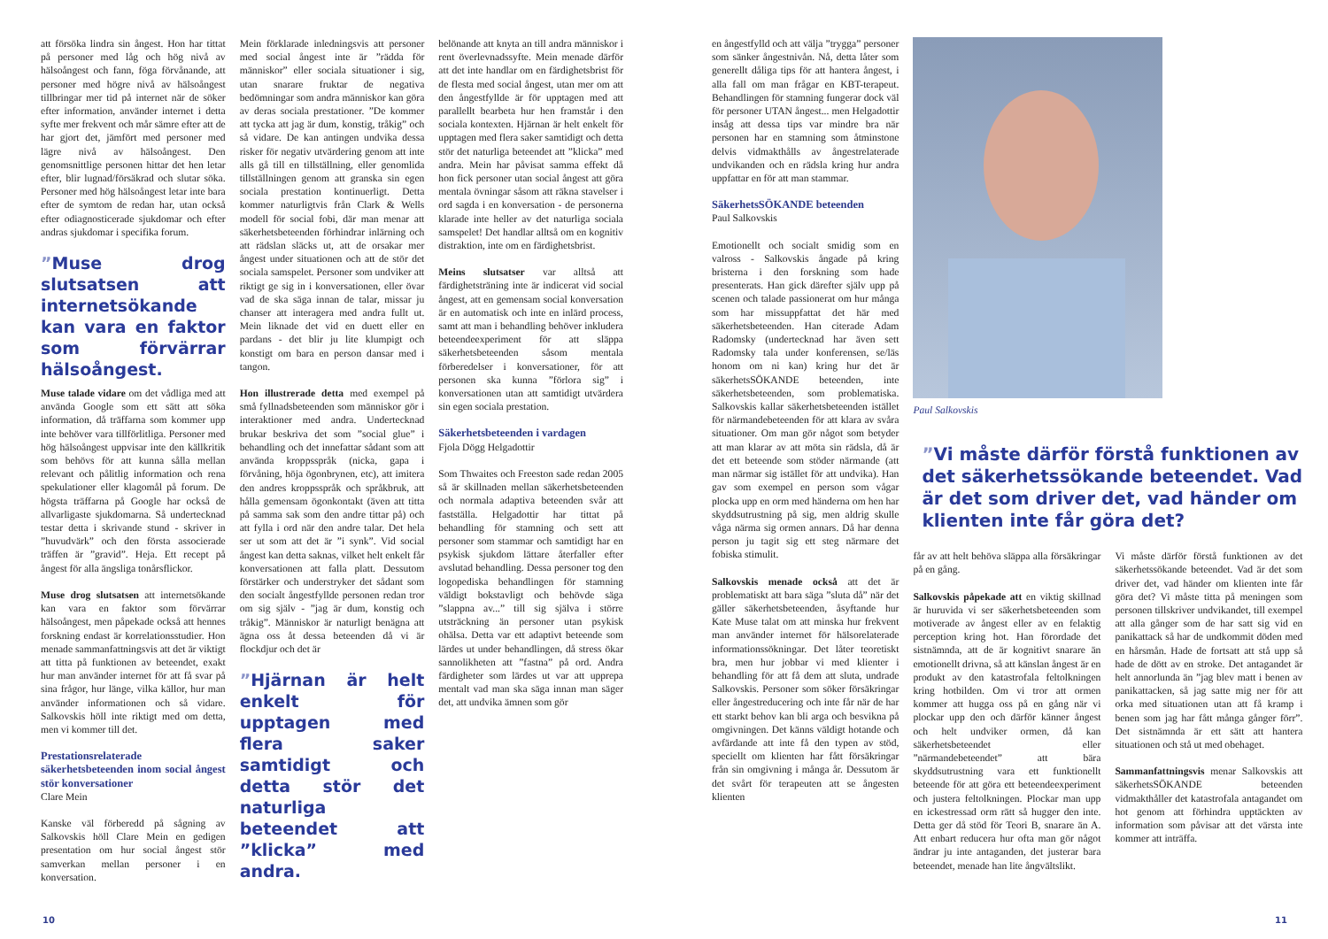att försöka lindra sin ångest. Hon har tittat på personer med låg och hög nivå av hälsoångest och fann, föga förvånande, att personer med högre nivå av hälsoångest tillbringar mer tid på internet när de söker efter information, använder internet i detta syfte mer frekvent och mår sämre efter att de har gjort det, jämfört med personer med lägre nivå av hälsoångest. Den genomsnittlige personen hittar det hen letar efter, blir lugnad/försäkrad och slutar söka. Personer med hög hälsoångest letar inte bara efter de symtom de redan har, utan också efter odiagnosticerade sjukdomar och efter andras sjukdomar i specifika forum.
”Muse drog slutsatsen att internetsökande kan vara en faktor som förvärrar hälsoångest.
Muse talade vidare om det vådliga med att använda Google som ett sätt att söka information, då träffarna som kommer upp inte behöver vara tillförlitliga. Personer med hög hälsoångest uppvisar inte den källkritik som behövs för att kunna sålla mellan relevant och pålitlig information och rena spekulationer eller klagomål på forum. De högsta träffarna på Google har också de allvarligaste sjukdomarna. Så undertecknad testar detta i skrivande stund - skriver in ”huvudvärk” och den första associerade träffen är ”gravid”. Heja. Ett recept på ångest för alla ängsliga tonårsflickor.
Muse drog slutsatsen att internetsökande kan vara en faktor som förvärrar hälsoångest, men påpekade också att hennes forskning endast är korrelationsstudier. Hon menade sammanfattningsvis att det är viktigt att titta på funktionen av beteendet, exakt hur man använder internet för att få svar på sina frågor, hur länge, vilka källor, hur man använder informationen och så vidare. Salkovskis höll inte riktigt med om detta, men vi kommer till det.
Prestationsrelaterade säkerhetsbeteenden inom social ångest stör konversationer
Clare Mein
Kanske väl förberedd på sågning av Salkovskis höll Clare Mein en gedigen presentation om hur social ångest stör samverkan mellan personer i en konversation.
Mein förklarade inledningsvis att personer med social ångest inte är ”rädda för människor” eller sociala situationer i sig, utan snarare fruktar de negativa bedömningar som andra människor kan göra av deras sociala prestationer. ”De kommer att tycka att jag är dum, konstig, tråkig” och så vidare. De kan antingen undvika dessa risker för negativ utvärdering genom att inte alls gå till en tillställning, eller genomlida tillställningen genom att granska sin egen sociala prestation kontinuerligt. Detta kommer naturligtvis från Clark & Wells modell för social fobi, där man menar att säkerhetsbeteenden förhindrar inlärning och att rädslan släcks ut, att de orsakar mer ångest under situationen och att de stör det sociala samspelet. Personer som undviker att riktigt ge sig in i konversationen, eller övar vad de ska säga innan de talar, missar ju chanser att interagera med andra fullt ut. Mein liknade det vid en duett eller en pardans - det blir ju lite klumpigt och konstigt om bara en person dansar med i tangon.
Hon illustrerade detta med exempel på små fyllnadsbeteenden som människor gör i interaktioner med andra. Undertecknad brukar beskriva det som ”social glue” i behandling och det innefattar sådant som att använda kroppsspråk (nicka, gapa i förvåning, höja ögonbrynen, etc), att imitera den andres kroppsspråk och språkbruk, att hålla gemensam ögonkontakt (även att titta på samma sak som den andre tittar på) och att fylla i ord när den andre talar. Det hela ser ut som att det är ”i synk”. Vid social ångest kan detta saknas, vilket helt enkelt får konversationen att falla platt. Dessutom förstärker och understryker det sådant som den socialt ångestfyllde personen redan tror om sig själv - ”jag är dum, konstig och tråkig”. Människor är naturligt benägna att ägna oss åt dessa beteenden då vi är flockdjur och det är
”Hjärnan är helt enkelt för upptagen med flera saker samtidigt och detta stör det naturliga beteendet att ”klicka” med andra.
belönande att knyta an till andra människor i rent överlevnadssyfte. Mein menade därför att det inte handlar om en färdighetsbrist för de flesta med social ångest, utan mer om att den ångestfyllde är för upptagen med att parallellt bearbeta hur hen framstår i den sociala kontexten. Hjärnan är helt enkelt för upptagen med flera saker samtidigt och detta stör det naturliga beteendet att ”klicka” med andra. Mein har påvisat samma effekt då hon fick personer utan social ångest att göra mentala övningar såsom att räkna stavelser i ord sagda i en konversation - de personerna klarade inte heller av det naturliga sociala samspelet! Det handlar alltså om en kognitiv distraktion, inte om en färdighetsbrist.
Meins slutsatser var alltså att färdighetsträning inte är indicerat vid social ångest, att en gemensam social konversation är en automatisk och inte en inlärd process, samt att man i behandling behöver inkludera beteendeexperiment för att släppa säkerhetsbeteenden såsom mentala förberedelser i konversationer, för att personen ska kunna ”förlora sig” i konversationen utan att samtidigt utvärdera sin egen sociala prestation.
Säkerhetsbeteenden i vardagen
Fjola Dögg Helgadottir
Som Thwaites och Freeston sade redan 2005 så är skillnaden mellan säkerhetsbeteenden och normala adaptiva beteenden svår att fastställa. Helgadottir har tittat på behandling för stamning och sett att personer som stammar och samtidigt har en psykisk sjukdom lättare återfaller efter avslutad behandling. Dessa personer tog den logopediska behandlingen för stamning väldigt bokstavligt och behövde säga ”slappna av...” till sig själva i större utsträckning än personer utan psykisk ohälsa. Detta var ett adaptivt beteende som lärdes ut under behandlingen, då stress ökar sannolikheten att ”fastna” på ord. Andra färdigheter som lärdes ut var att upprepa mentalt vad man ska säga innan man säger det, att undvika ämnen som gör
10
en ångestfylld och att välja ”trygga” personer som sänker ångestnivån. Nå, detta låter som generellt dåliga tips för att hantera ångest, i alla fall om man frågar en KBT-terapeut. Behandlingen för stamning fungerar dock väl för personer UTAN ångest... men Helgadottir insåg att dessa tips var mindre bra när personen har en stamning som åtminstone delvis vidmakthålls av ångestrelaterade undvikanden och en rädsla kring hur andra uppfattar en för att man stammar.
SäkerhetsSÖKANDE beteenden
Paul Salkovskis
Emotionellt och socialt smidig som en valross - Salkovskis ångade på kring bristerna i den forskning som hade presenterats. Han gick därefter själv upp på scenen och talade passionerat om hur många som har missuppfattat det här med säkerhetsbeteenden. Han citerade Adam Radomsky (undertecknad har även sett Radomsky tala under konferensen, se/läs honom om ni kan) kring hur det är säkerhetsSÖKANDE beteenden, inte säkerhetsbeteenden, som problematiska. Salkovskis kallar säkerhetsbeteenden istället för närmandebeteenden för att klara av svåra situationer. Om man gör något som betyder att man klarar av att möta sin rädsla, då är det ett beteende som stöder närmande (att man närmar sig istället för att undvika). Han gav som exempel en person som vågar plocka upp en orm med händerna om hen har skyddsutrustning på sig, men aldrig skulle våga närma sig ormen annars. Då har denna person ju tagit sig ett steg närmare det fobiska stimulit.
Salkovskis menade också att det är problematiskt att bara säga ”sluta då” när det gäller säkerhetsbeteenden, åsyftande hur Kate Muse talat om att minska hur frekvent man använder internet för hälsorelaterade informationssökningar. Det låter teoretiskt bra, men hur jobbar vi med klienter i behandling för att få dem att sluta, undrade Salkovskis. Personer som söker försäkringar eller ångestreducering och inte får när de har ett starkt behov kan bli arga och besvikna på omgivningen. Det känns väldigt hotande och avfärdande att inte få den typen av stöd, speciellt om klienten har fått försäkringar från sin omgivning i många år. Dessutom är det svårt för terapeuten att se ångesten klienten
Paul Salkovskis
”Vi måste därför förstå funktionen av det säkerhetssökande beteendet. Vad är det som driver det, vad händer om klienten inte får göra det?
får av att helt behöva släppa alla försäkringar på en gång.
Salkovskis påpekade att en viktig skillnad är huruvida vi ser säkerhetsbeteenden som motiverade av ångest eller av en felaktig perception kring hot. Han förordade det sistnämnda, att de är kognitivt snarare än emotionellt drivna, så att känslan ångest är en produkt av den katastrofala feltolkningen kring hotbilden. Om vi tror att ormen kommer att hugga oss på en gång när vi plockar upp den och därför känner ångest och helt undviker ormen, då kan säkerhetsbeteendet eller ”närmandebeteendet” att bära skyddsutrustning vara ett funktionellt beteende för att göra ett beteendeexperiment och justera feltolkningen. Plockar man upp en ickestressad orm rätt så hugger den inte. Detta ger då stöd för Teori B, snarare än A. Att enbart reducera hur ofta man gör något ändrar ju inte antaganden, det justerar bara beteendet, menade han lite ångvältslikt.
Vi måste därför förstå funktionen av det säkerhetssökande beteendet. Vad är det som driver det, vad händer om klienten inte får göra det? Vi måste titta på meningen som personen tillskriver undvikandet, till exempel att alla gånger som de har satt sig vid en panikattack så har de undkommit döden med en hårsmån. Hade de fortsatt att stå upp så hade de dött av en stroke. Det antagandet är helt annorlunda än ”jag blev matt i benen av panikattacken, så jag satte mig ner för att orka med situationen utan att få kramp i benen som jag har fått många gånger förr”. Det sistnämnda är ett sätt att hantera situationen och stå ut med obehaget.
Sammanfattningsvis menar Salkovskis att säkerhetsSÖKANDE beteenden vidmakthåller det katastrofala antagandet om hot genom att förhindra upptäckten av information som påvisar att det värsta inte kommer att inträffa.
11